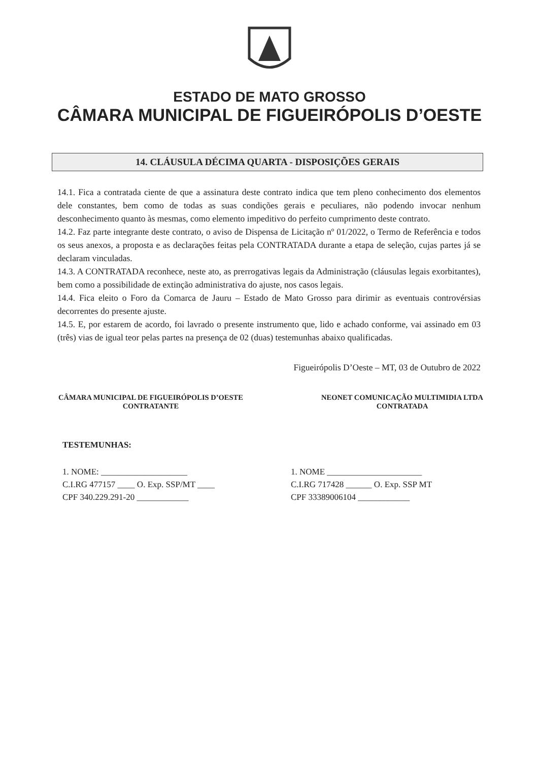ESTADO DE MATO GROSSO
CÂMARA MUNICIPAL DE FIGUEIRÓPOLIS D’OESTE
14. CLÁUSULA DÉCIMA QUARTA - DISPOSIÇÕES GERAIS
14.1. Fica a contratada ciente de que a assinatura deste contrato indica que tem pleno conhecimento dos elementos dele constantes, bem como de todas as suas condições gerais e peculiares, não podendo invocar nenhum desconhecimento quanto às mesmas, como elemento impeditivo do perfeito cumprimento deste contrato.
14.2. Faz parte integrante deste contrato, o aviso de Dispensa de Licitação nº 01/2022, o Termo de Referência e todos os seus anexos, a proposta e as declarações feitas pela CONTRATADA durante a etapa de seleção, cujas partes já se declaram vinculadas.
14.3. A CONTRATADA reconhece, neste ato, as prerrogativas legais da Administração (cláusulas legais exorbitantes), bem como a possibilidade de extinção administrativa do ajuste, nos casos legais.
14.4. Fica eleito o Foro da Comarca de Jauru – Estado de Mato Grosso para dirimir as eventuais controvérsias decorrentes do presente ajuste.
14.5. E, por estarem de acordo, foi lavrado o presente instrumento que, lido e achado conforme, vai assinado em 03 (três) vias de igual teor pelas partes na presença de 02 (duas) testemunhas abaixo qualificadas.
Figueirópolis D’Oeste – MT, 03 de Outubro de 2022
CÂMARA MUNICIPAL DE FIGUEIRÓPOLIS D’OESTE
CONTRATANTE
NEONET COMUNICAÇÃO MULTIMIDIA LTDA
CONTRATADA
TESTEMUNHAS:
1. NOME: ____________________
C.I.RG 477157 ____ O. Exp. SSP/MT ____
CPF 340.229.291-20 ____________
1. NOME ______________________
C.I.RG 717428 ______ O. Exp. SSP MT
CPF 33389006104 ____________